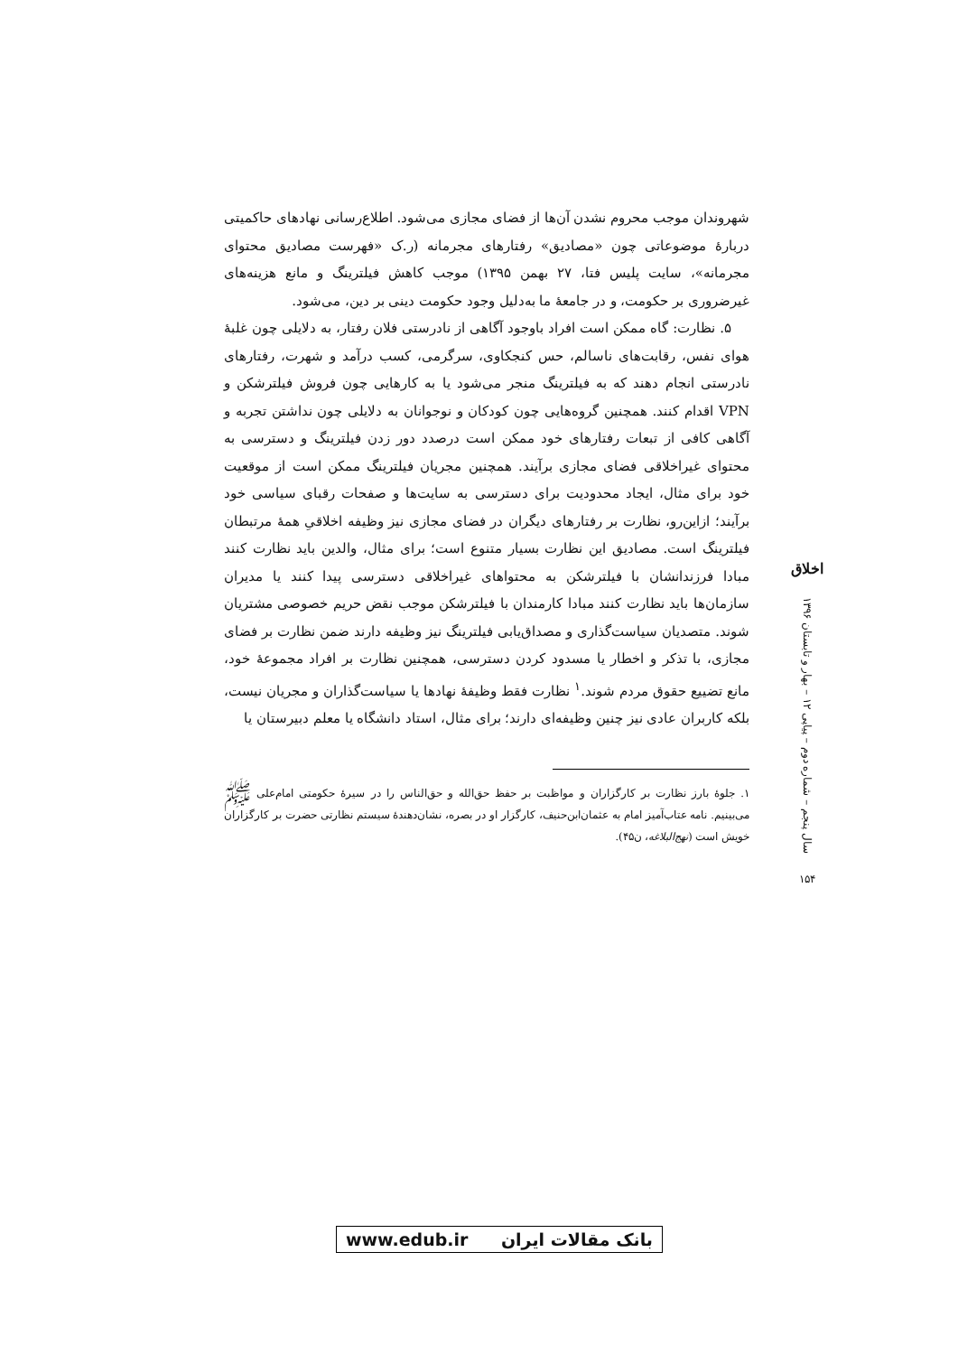شهروندان موجب محروم نشدن آن‌ها از فضای مجازی می‌شود. اطلاع‌رسانی نهادهای حاکمیتی دربارهٔ موضوعاتی چون «مصادیق» رفتارهای مجرمانه (ر.ک «فهرست مصادیق محتوای مجرمانه»، سایت پلیس فتا، ۲۷ بهمن ۱۳۹۵) موجب کاهش فیلترینگ و مانع هزینه‌های غیرضروری بر حکومت، و در جامعهٔ ما به‌دلیل وجود حکومت دینی بر دین، می‌شود.
۵. نظارت: گاه ممکن است افراد باوجود آگاهی از نادرستی فلان رفتار، به دلایلی چون غلبهٔ هوای نفس، رقابت‌های ناسالم، حس کنجکاوی، سرگرمی، کسب درآمد و شهرت، رفتارهای نادرستی انجام دهند که به فیلترینگ منجر می‌شود یا به کارهایی چون فروش فیلترشکن و VPN اقدام کنند. همچنین گروه‌هایی چون کودکان و نوجوانان به دلایلی چون نداشتن تجربه و آگاهی کافی از تبعات رفتارهای خود ممکن است درصدد دور زدن فیلترینگ و دسترسی به محتوای غیراخلاقی فضای مجازی برآیند. همچنین مجریان فیلترینگ ممکن است از موقعیت خود برای مثال، ایجاد محدودیت برای دسترسی به سایت‌ها و صفحات رقبای سیاسی خود برآیند؛ ازاین‌رو، نظارت بر رفتارهای دیگران در فضای مجازی نیز وظیفه اخلاقیِ همهٔ مرتبطان فیلترینگ است. مصادیق این نظارت بسیار متنوع است؛ برای مثال، والدین باید نظارت کنند مبادا فرزندانشان با فیلترشکن به محتواهای غیراخلاقی دسترسی پیدا کنند یا مدیران سازمان‌ها باید نظارت کنند مبادا کارمندان با فیلترشکن موجب نقض حریم خصوصی مشتریان شوند. متصدیان سیاست‌گذاری و مصداق‌یابی فیلترینگ نیز وظیفه دارند ضمن نظارت بر فضای مجازی، با تذکر و اخطار یا مسدود کردن دسترسی، همچنین نظارت بر افراد مجموعهٔ خود، مانع تضییع حقوق مردم شوند.<sup>۱</sup> نظارت فقط وظیفهٔ نهادها یا سیاست‌گذاران و مجریان نیست، بلکه کاربران عادی نیز چنین وظیفه‌ای دارند؛ برای مثال، استاد دانشگاه یا معلم دبیرستان یا
۱. جلوهٔ بارز نظارت بر کارگزاران و مواظبت بر حفظ حق‌الله و حق‌الناس را در سیرهٔ حکومتی امام‌علی ﷺ می‌بینیم. نامه عتاب‌آمیز امام به عثمان‌ابن‌حنیف، کارگزار او در بصره، نشان‌دهندهٔ سیستم نظارتی حضرت بر کارگزاران خویش است (نهج‌البلاغه، ن۴۵).
اخلاق
سال پنجم – شماره دوم – پیاپی ۱۲ – بهار و تابستان ۱۳۹۶
۱۵۴
www.edub.ir بانک مقالات ایران